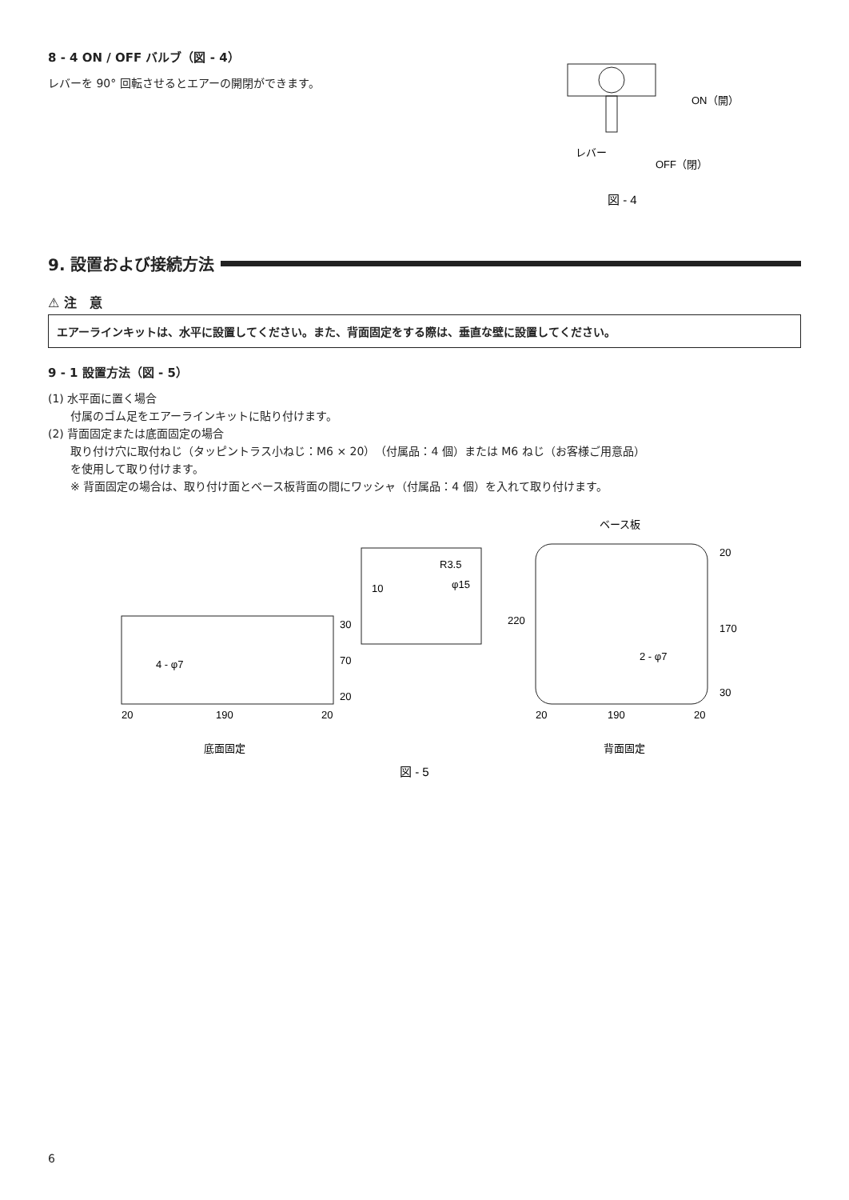8 - 4 ON / OFF バルブ（図 - 4）
レバーを 90° 回転させるとエアーの開閉ができます。
レバー
ON（開）
OFF（閉）
図 - 4
9. 設置および接続方法
⚠ 注　意
エアーラインキットは、水平に設置してください。また、背面固定をする際は、垂直な壁に設置してください。
9 - 1 設置方法（図 - 5）
(1) 水平面に置く場合
　　付属のゴム足をエアーラインキットに貼り付けます。
(2) 背面固定または底面固定の場合
　　取り付け穴に取付ねじ（タッピントラス小ねじ：M6 × 20）（付属品：4 個）または M6 ねじ（お客様ご用意品）
　　を使用して取り付けます。
　　※ 背面固定の場合は、取り付け面とベース板背面の間にワッシャ（付属品：4 個）を入れて取り付けます。
4 - φ7
30
70
20
20
190
20
底面固定
R3.5
φ15
10
ベース板
220
20
170
30
2 - φ7
20
190
20
背面固定
図 - 5
6